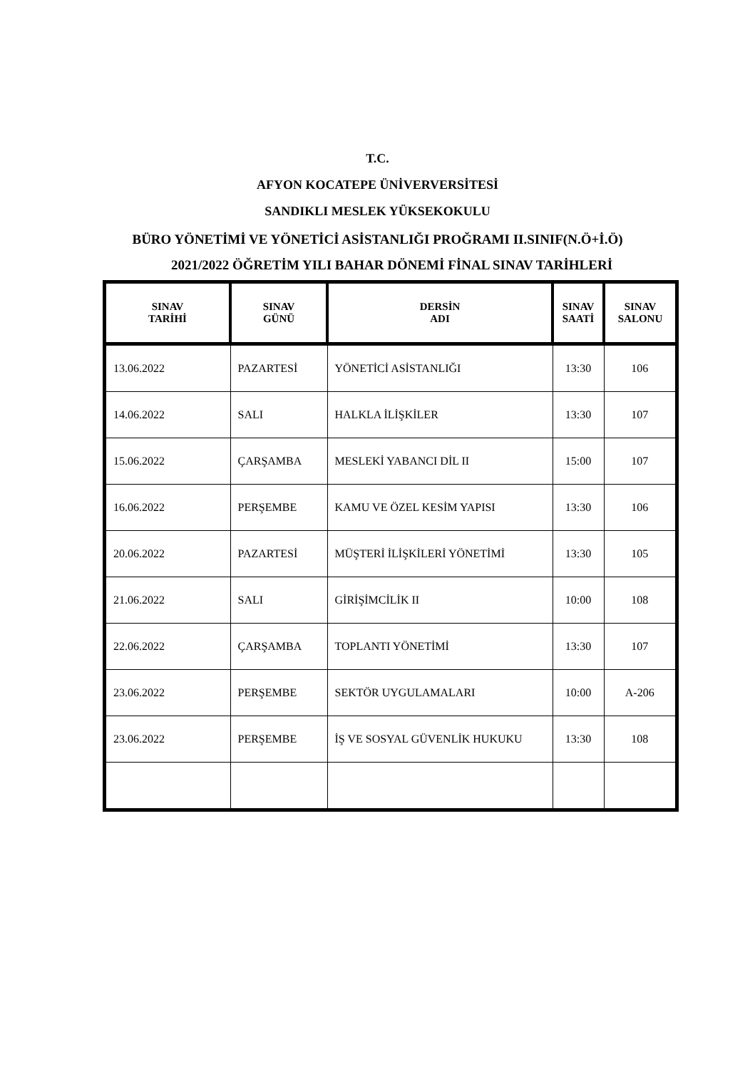T.C.
AFYON KOCATEPE ÜNİVERVERSİTESİ
SANDIKLI MESLEK YÜKSEKOKULU
BÜRO YÖNETİMİ VE YÖNETİCİ ASİSTANLIĞI PROĞRAMI II.SINIF(N.Ö+İ.Ö)
2021/2022 ÖĞRETİM YILI BAHAR DÖNEMİ FİNAL SINAV TARİHLERİ
| SINAV TARİHİ | SINAV GÜNÜ | DERSİN ADI | SINAV SAATİ | SINAV SALONU |
| --- | --- | --- | --- | --- |
| 13.06.2022 | PAZARTESİ | YÖNETİCİ ASİSTANLIĞI | 13:30 | 106 |
| 14.06.2022 | SALI | HALKLA İLİŞKİLER | 13:30 | 107 |
| 15.06.2022 | ÇARŞAMBA | MESLEKİ YABANCI DİL II | 15:00 | 107 |
| 16.06.2022 | PERŞEMBE | KAMU VE ÖZEL KESİM YAPISI | 13:30 | 106 |
| 20.06.2022 | PAZARTESİ | MÜŞTERİ İLİŞKİLERİ YÖNETİMİ | 13:30 | 105 |
| 21.06.2022 | SALI | GİRİŞİMCİLİK II | 10:00 | 108 |
| 22.06.2022 | ÇARŞAMBA | TOPLANTI YÖNETİMİ | 13:30 | 107 |
| 23.06.2022 | PERŞEMBE | SEKTÖR UYGULAMALARI | 10:00 | A-206 |
| 23.06.2022 | PERŞEMBE | İŞ VE SOSYAL GÜVENLİK HUKUKU | 13:30 | 108 |